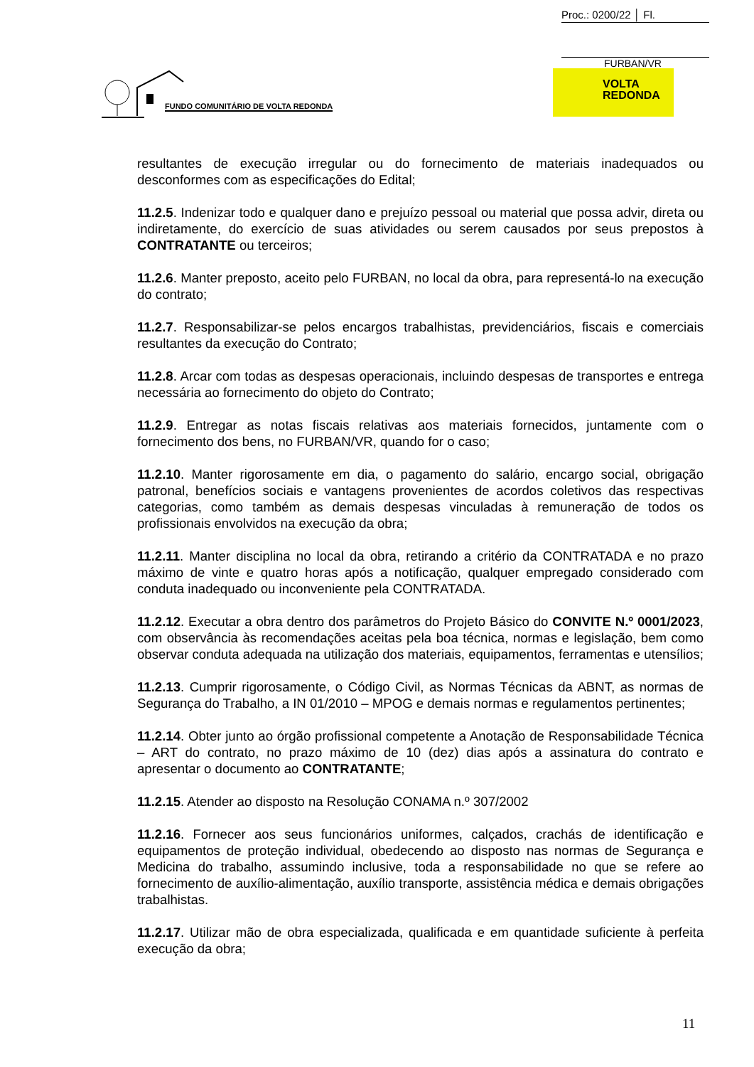Proc.: 0200/22 │ Fl.
FURBAN/VR
FUNDO COMUNITÁRIO DE VOLTA REDONDA
VOLTA
REDONDA
resultantes de execução irregular ou do fornecimento de materiais inadequados ou desconformes com as especificações do Edital;
11.2.5. Indenizar todo e qualquer dano e prejuízo pessoal ou material que possa advir, direta ou indiretamente, do exercício de suas atividades ou serem causados por seus prepostos à CONTRATANTE ou terceiros;
11.2.6. Manter preposto, aceito pelo FURBAN, no local da obra, para representá-lo na execução do contrato;
11.2.7. Responsabilizar-se pelos encargos trabalhistas, previdenciários, fiscais e comerciais resultantes da execução do Contrato;
11.2.8. Arcar com todas as despesas operacionais, incluindo despesas de transportes e entrega necessária ao fornecimento do objeto do Contrato;
11.2.9. Entregar as notas fiscais relativas aos materiais fornecidos, juntamente com o fornecimento dos bens, no FURBAN/VR, quando for o caso;
11.2.10. Manter rigorosamente em dia, o pagamento do salário, encargo social, obrigação patronal, benefícios sociais e vantagens provenientes de acordos coletivos das respectivas categorias, como também as demais despesas vinculadas à remuneração de todos os profissionais envolvidos na execução da obra;
11.2.11. Manter disciplina no local da obra, retirando a critério da CONTRATADA e no prazo máximo de vinte e quatro horas após a notificação, qualquer empregado considerado com conduta inadequado ou inconveniente pela CONTRATADA.
11.2.12. Executar a obra dentro dos parâmetros do Projeto Básico do CONVITE N.º 0001/2023, com observância às recomendações aceitas pela boa técnica, normas e legislação, bem como observar conduta adequada na utilização dos materiais, equipamentos, ferramentas e utensílios;
11.2.13. Cumprir rigorosamente, o Código Civil, as Normas Técnicas da ABNT, as normas de Segurança do Trabalho, a IN 01/2010 – MPOG e demais normas e regulamentos pertinentes;
11.2.14. Obter junto ao órgão profissional competente a Anotação de Responsabilidade Técnica – ART do contrato, no prazo máximo de 10 (dez) dias após a assinatura do contrato e apresentar o documento ao CONTRATANTE;
11.2.15. Atender ao disposto na Resolução CONAMA n.º 307/2002
11.2.16. Fornecer aos seus funcionários uniformes, calçados, crachás de identificação e equipamentos de proteção individual, obedecendo ao disposto nas normas de Segurança e Medicina do trabalho, assumindo inclusive, toda a responsabilidade no que se refere ao fornecimento de auxílio-alimentação, auxílio transporte, assistência médica e demais obrigações trabalhistas.
11.2.17. Utilizar mão de obra especializada, qualificada e em quantidade suficiente à perfeita execução da obra;
11